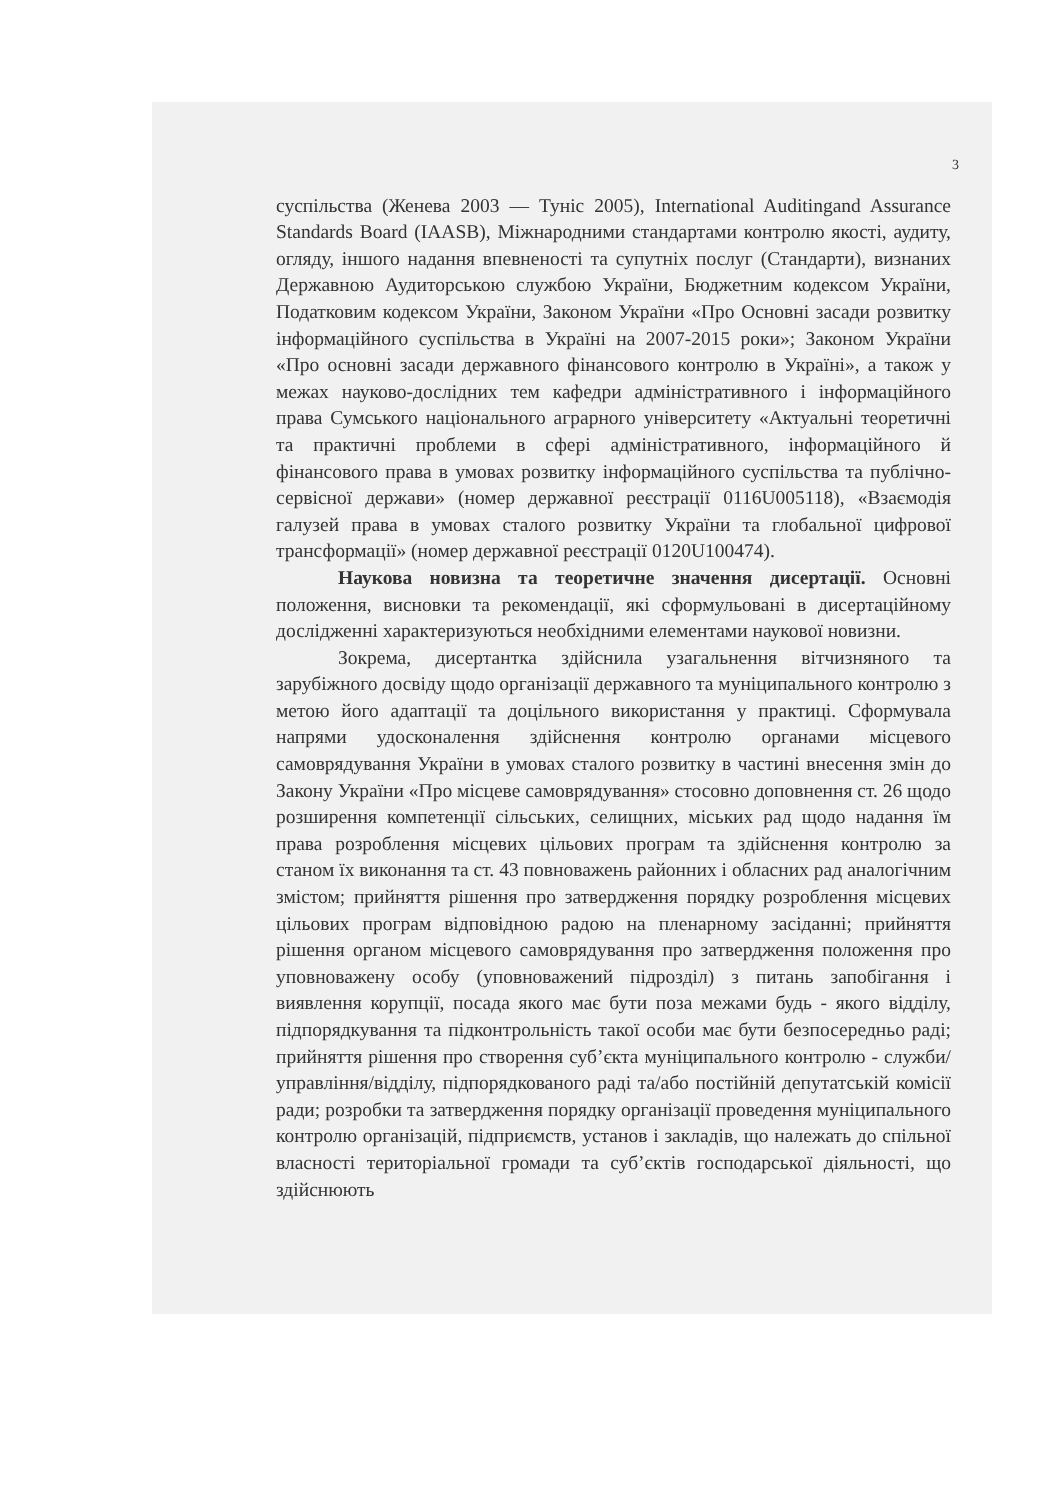3
суспільства (Женева 2003 — Туніс 2005), International Auditingand Assurance Standards Board (IAASB), Міжнародними стандартами контролю якості, аудиту, огляду, іншого надання впевненості та супутніх послуг (Стандарти), визнаних Державною Аудиторською службою України, Бюджетним кодексом України, Податковим кодексом України, Законом України «Про Основні засади розвитку інформаційного суспільства в Україні на 2007-2015 роки»; Законом України «Про основні засади державного фінансового контролю в Україні», а також у межах науково-дослідних тем кафедри адміністративного і інформаційного права Сумського національного аграрного університету «Актуальні теоретичні та практичні проблеми в сфері адміністративного, інформаційного й фінансового права в умовах розвитку інформаційного суспільства та публічно-сервісної держави» (номер державної реєстрації 0116U005118), «Взаємодія галузей права в умовах сталого розвитку України та глобальної цифрової трансформації» (номер державної реєстрації 0120U100474).
Наукова новизна та теоретичне значення дисертації. Основні положення, висновки та рекомендації, які сформульовані в дисертаційному дослідженні характеризуються необхідними елементами наукової новизни.
Зокрема, дисертантка здійснила узагальнення вітчизняного та зарубіжного досвіду щодо організації державного та муніципального контролю з метою його адаптації та доцільного використання у практиці. Сформувала напрями удосконалення здійснення контролю органами місцевого самоврядування України в умовах сталого розвитку в частині внесення змін до Закону України «Про місцеве самоврядування» стосовно доповнення ст. 26 щодо розширення компетенції сільських, селищних, міських рад щодо надання їм права розроблення місцевих цільових програм та здійснення контролю за станом їх виконання та ст. 43 повноважень районних і обласних рад аналогічним змістом; прийняття рішення про затвердження порядку розроблення місцевих цільових програм відповідною радою на пленарному засіданні; прийняття рішення органом місцевого самоврядування про затвердження положення про уповноважену особу (уповноважений підрозділ) з питань запобігання і виявлення корупції, посада якого має бути поза межами будь - якого відділу, підпорядкування та підконтрольність такої особи має бути безпосередньо раді; прийняття рішення про створення суб’єкта муніципального контролю - служби/управління/відділу, підпорядкованого раді та/або постійній депутатській комісії ради; розробки та затвердження порядку організації проведення муніципального контролю організацій, підприємств, установ і закладів, що належать до спільної власності територіальної громади та суб’єктів господарської діяльності, що здійснюють